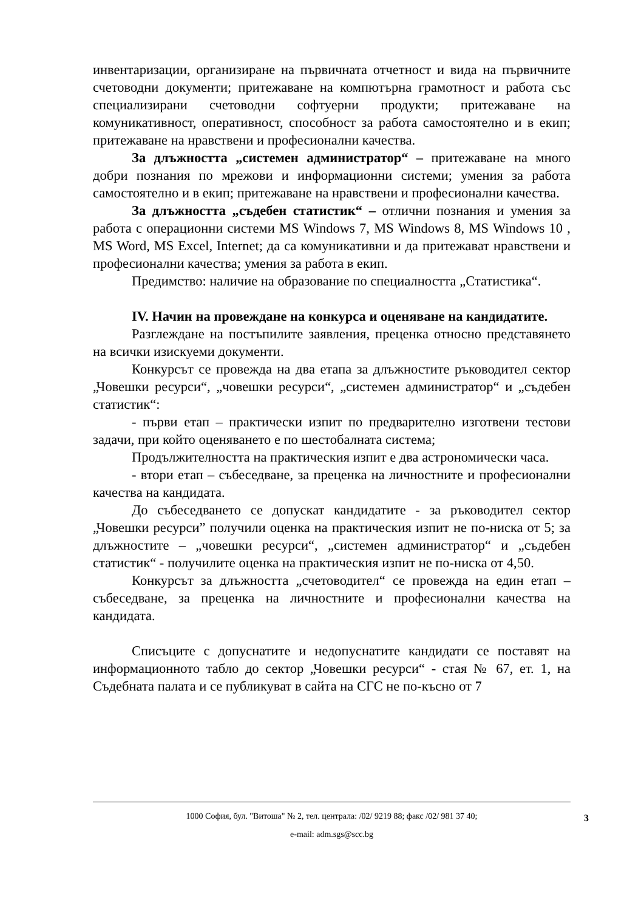инвентаризации, организиране на първичната отчетност и вида на първичните счетоводни документи; притежаване на компютърна грамотност и работа със специализирани счетоводни софтуерни продукти; притежаване на комуникативност, оперативност, способност за работа самостоятелно и в екип; притежаване на нравствени и професионални качества.
За длъжността „системен администратор“ – притежаване на много добри познания по мрежови и информационни системи; умения за работа самостоятелно и в екип; притежаване на нравствени и професионални качества.
За длъжността „съдебен статистик“ – отлични познания и умения за работа с операционни системи MS Windows 7, MS Windows 8, MS Windows 10 , MS Word, MS Excel, Internet; да са комуникативни и да притежават нравствени и професионални качества; умения за работа в екип.
Предимство: наличие на образование по специалността „Статистика“.
IV. Начин на провеждане на конкурса и оценяване на кандидатите.
Разглеждане на постъпилите заявления, преценка относно представянето на всички изискуеми документи.
Конкурсът се провежда на два етапа за длъжностите ръководител сектор „Човешки ресурси“, „човешки ресурси“, „системен администратор“ и „съдебен статистик“:
- първи етап – практически изпит по предварително изготвени тестови задачи, при който оценяването е по шестобалната система;
Продължителността на практическия изпит е два астрономически часа.
- втори етап – събеседване, за преценка на личностните и професионални качества на кандидата.
До събеседването се допускат кандидатите - за ръководител сектор „Човешки ресурси” получили оценка на практическия изпит не по-ниска от 5; за длъжностите – „човешки ресурси“, „системен администратор“ и „съдебен статистик“ - получилите оценка на практическия изпит не по-ниска от 4,50.
Конкурсът за длъжността „счетоводител“ се провежда на един етап – събеседване, за преценка на личностните и професионални качества на кандидата.
Списъците с допуснатите и недопуснатите кандидати се поставят на информационното табло до сектор „Човешки ресурси“ - стая № 67, ет. 1, на Съдебната палата и се публикуват в сайта на СГС не по-късно от 7
1000 София, бул. "Витоша" № 2, тел. централа: /02/ 9219 88; факс /02/ 981 37 40;
e-mail: adm.sgs@scc.bg
3